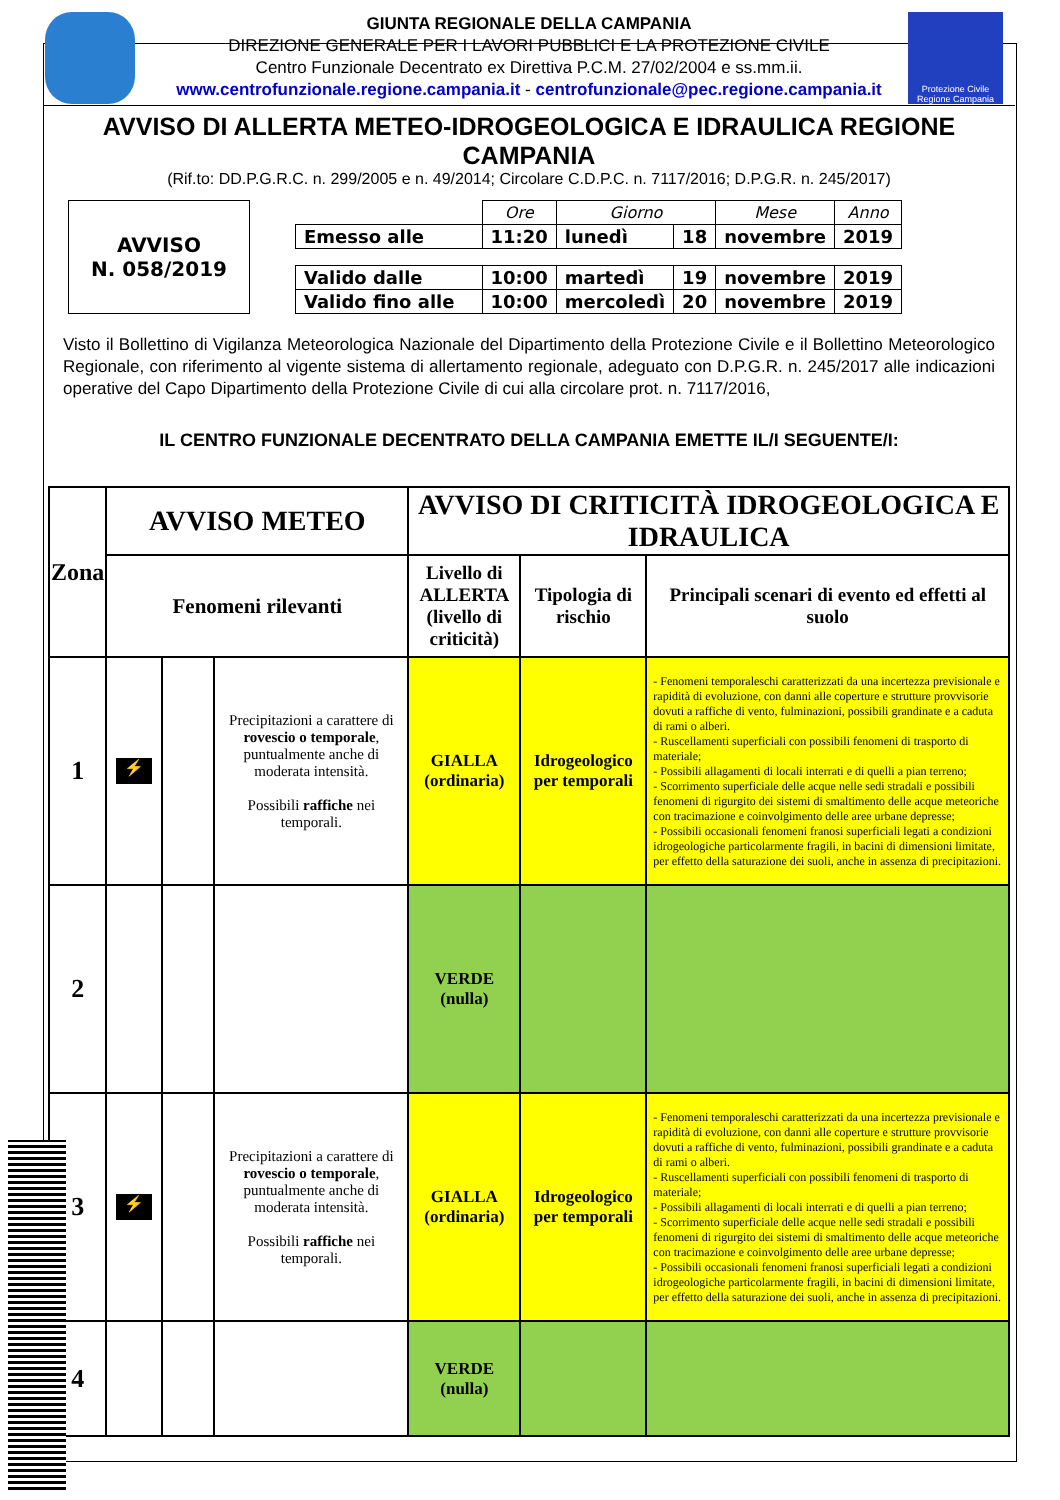Protezione Civile Regione Campania
GIUNTA REGIONALE DELLA CAMPANIA
DIREZIONE GENERALE PER I LAVORI PUBBLICI E LA PROTEZIONE CIVILE
Centro Funzionale Decentrato ex Direttiva P.C.M. 27/02/2004 e ss.mm.ii.
www.centrofunzionale.regione.campania.it - centrofunzionale@pec.regione.campania.it
AVVISO DI ALLERTA METEO-IDROGEOLOGICA E IDRAULICA REGIONE CAMPANIA
(Rif.to: DD.P.G.R.C. n. 299/2005 e n. 49/2014; Circolare C.D.P.C. n. 7117/2016; D.P.G.R. n. 245/2017)
AVVISO
N. 058/2019
| | Ore | Giorno | | Mese | Anno |
| --- | --- | --- | --- | --- | --- |
| Emesso alle | 11:20 | lunedì | 18 | novembre | 2019 |
| Valido dalle | 10:00 | martedì | 19 | novembre | 2019 |
| Valido fino alle | 10:00 | mercoledì | 20 | novembre | 2019 |
Visto il Bollettino di Vigilanza Meteorologica Nazionale del Dipartimento della Protezione Civile e il Bollettino Meteorologico Regionale, con riferimento al vigente sistema di allertamento regionale, adeguato con D.P.G.R. n. 245/2017 alle indicazioni operative del Capo Dipartimento della Protezione Civile di cui alla circolare prot. n. 7117/2016,
IL CENTRO FUNZIONALE DECENTRATO DELLA CAMPANIA EMETTE IL/I SEGUENTE/I:
| Zona | AVVISO METEO | | | AVVISO DI CRITICITÀ IDROGEOLOGICA E IDRAULICA | | |
| --- | --- | --- | --- | --- | --- | --- |
| | Fenomeni rilevanti | | | Livello di ALLERTA (livello di criticità) | Tipologia di rischio | Principali scenari di evento ed effetti al suolo |
| 1 | ⚡ | | Precipitazioni a carattere di rovescio o temporale , puntualmente anche di moderata intensità. Possibili raffiche nei temporali. | GIALLA (ordinaria) | Idrogeologico per temporali | - Fenomeni temporaleschi caratterizzati da una incertezza previsionale e rapidità di evoluzione, con danni alle coperture e strutture provvisorie dovuti a raffiche di vento, fulminazioni, possibili grandinate e a caduta di rami o alberi. - Ruscellamenti superficiali con possibili fenomeni di trasporto di materiale; - Possibili allagamenti di locali interrati e di quelli a pian terreno; - Scorrimento superficiale delle acque nelle sedi stradali e possibili fenomeni di rigurgito dei sistemi di smaltimento delle acque meteoriche con tracimazione e coinvolgimento delle aree urbane depresse; - Possibili occasionali fenomeni franosi superficiali legati a condizioni idrogeologiche particolarmente fragili, in bacini di dimensioni limitate, per effetto della saturazione dei suoli, anche in assenza di precipitazioni. |
| 2 | | | | VERDE (nulla) | | |
| 3 | ⚡ | | Precipitazioni a carattere di rovescio o temporale , puntualmente anche di moderata intensità. Possibili raffiche nei temporali. | GIALLA (ordinaria) | Idrogeologico per temporali | - Fenomeni temporaleschi caratterizzati da una incertezza previsionale e rapidità di evoluzione, con danni alle coperture e strutture provvisorie dovuti a raffiche di vento, fulminazioni, possibili grandinate e a caduta di rami o alberi. - Ruscellamenti superficiali con possibili fenomeni di trasporto di materiale; - Possibili allagamenti di locali interrati e di quelli a pian terreno; - Scorrimento superficiale delle acque nelle sedi stradali e possibili fenomeni di rigurgito dei sistemi di smaltimento delle acque meteoriche con tracimazione e coinvolgimento delle aree urbane depresse; - Possibili occasionali fenomeni franosi superficiali legati a condizioni idrogeologiche particolarmente fragili, in bacini di dimensioni limitate, per effetto della saturazione dei suoli, anche in assenza di precipitazioni. |
| 4 | | | | VERDE (nulla) | | |